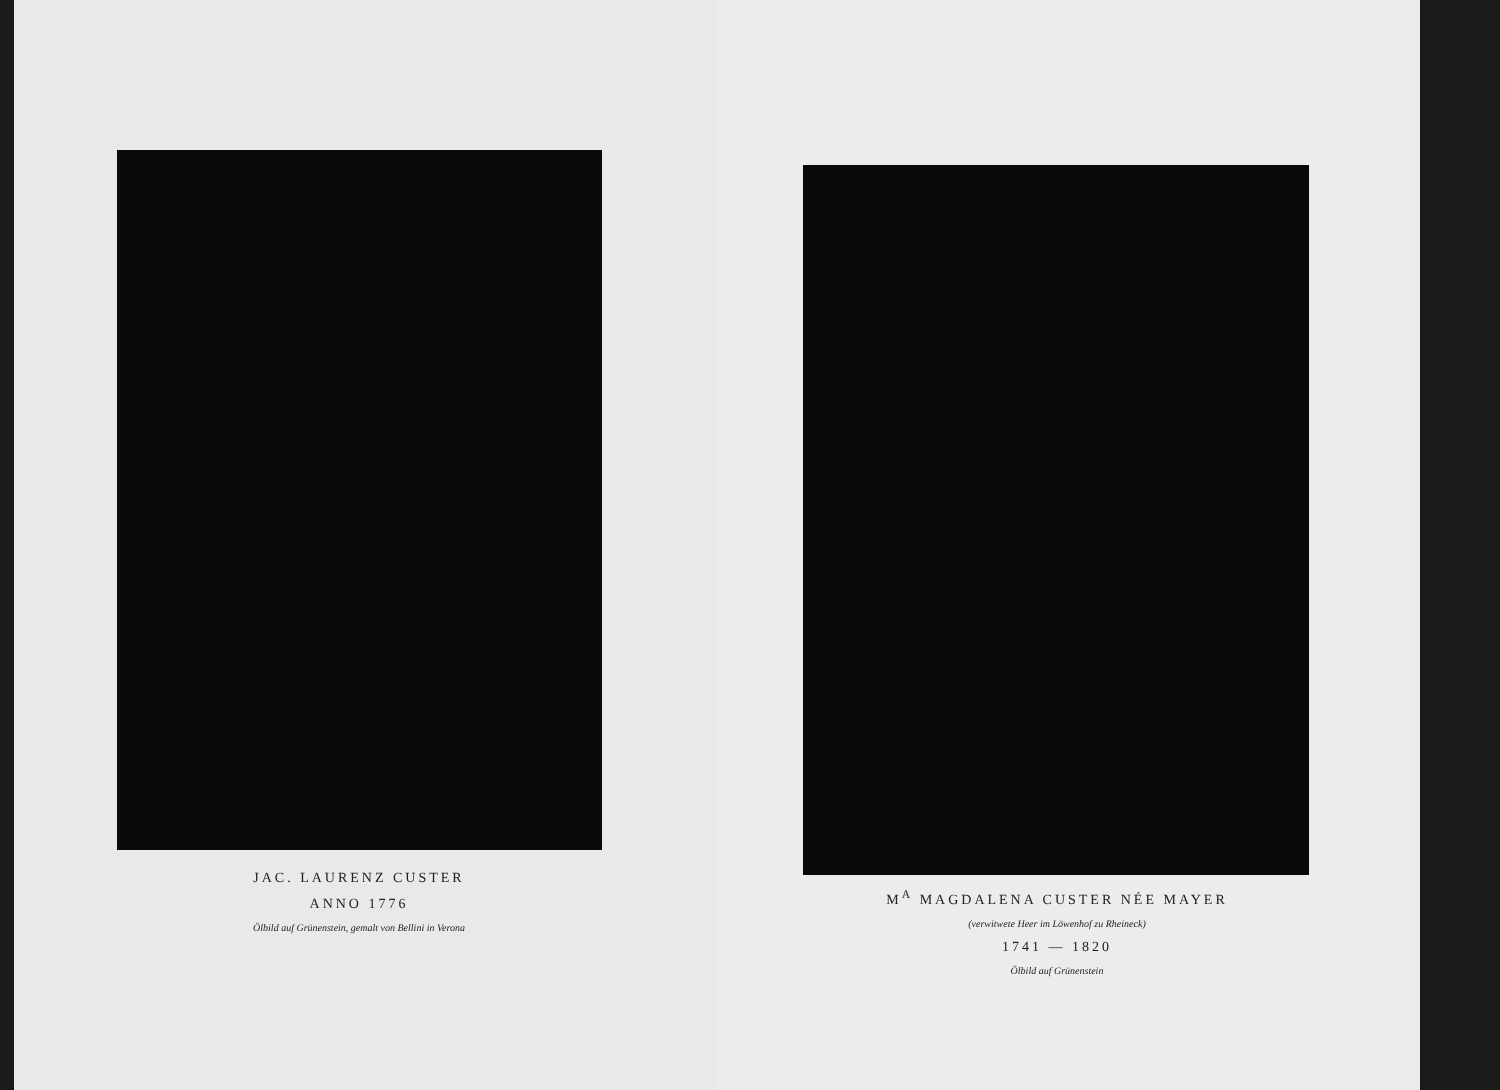JAC. LAURENZ CUSTER
ANNO 1776
Ölbild auf Grünenstein, gemalt von Bellini in Verona
M<sup>A</sup> MAGDALENA CUSTER NÉE MAYER
(verwitwete Heer im Löwenhof zu Rheineck)
1741 — 1820
Ölbild auf Grünenstein